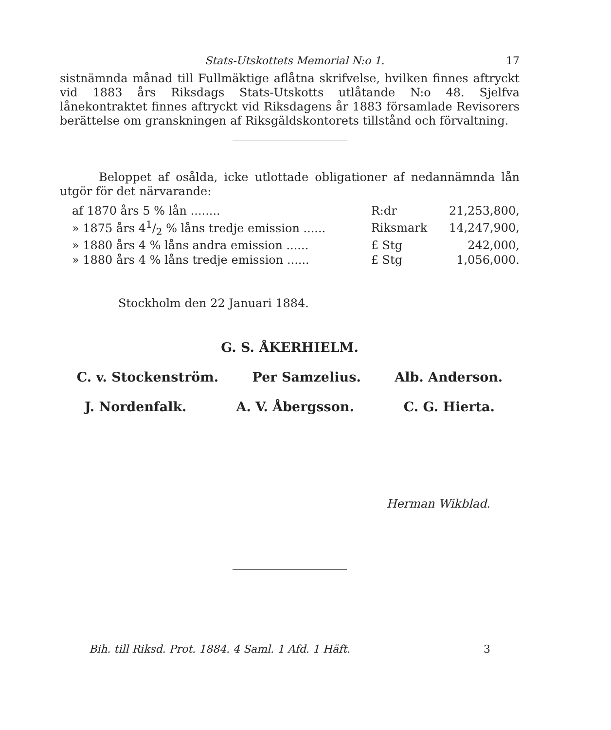Stats-Utskottets Memorial N:o 1. 17
sistnämnda månad till Fullmäktige aflåtna skrifvelse, hvilken finnes af­tryckt vid 1883 års Riksdags Stats-Utskotts utlåtande N:o 48. Sjelfva lånekontraktet finnes aftryckt vid Riksdagens år 1883 församlade Re­visorers berättelse om granskningen af Riksgäldskontorets tillstånd och förvaltning.
Beloppet af osålda, icke utlottade obligationer af nedannämnda lån utgör för det närvarande:
| af 1870 års 5 % lån ........ | R:dr | 21,253,800, |
| » 1875 års 41/2 % låns tredje emission ...... | Riksmark | 14,247,900, |
| » 1880 års 4 % låns andra emission ...... | £ Stg | 242,000, |
| » 1880 års 4 % låns tredje emission ...... | £ Stg | 1,056,000. |
Stockholm den 22 Januari 1884.
G. S. ÅKERHIELM.
C. v. Stockenström. Per Samzelius. Alb. Anderson.
J. Nordenfalk. A. V. Åbergsson. C. G. Hierta.
Herman Wikblad.
Bih. till Riksd. Prot. 1884. 4 Saml. 1 Afd. 1 Häft. 3